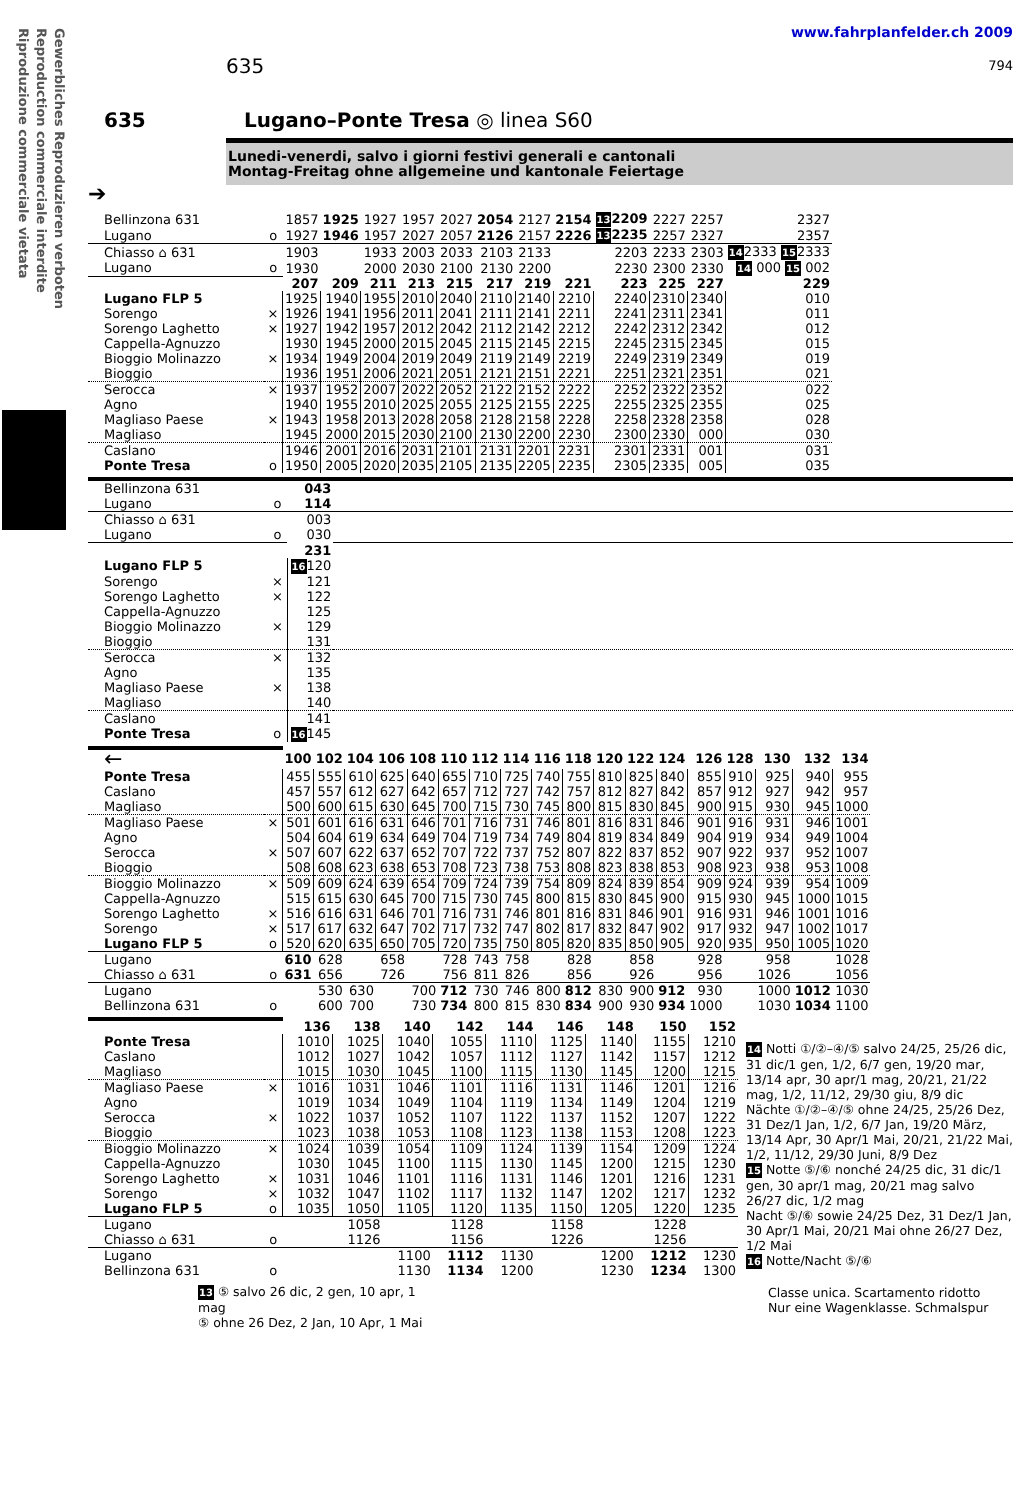Gewerbliches Reproduzieren verboten
Reproduction commerciale interdite
Riproduzione commerciale vietata
635
www.fahrplanfelder.ch 2009
794
635 Lugano–Ponte Tresa ◎ linea S60
Lunedi-venerdi, salvo i giorni festivi generali e cantonali
Montag-Freitag ohne allgemeine und kantonale Feiertage
➔
| Bellinzona 631 | | 1857 | 1925 | 1927 | 1957 | 2027 | 2054 | 2127 | 2154 | 13 2209 | 2227 | 2257 | 2327 |
| Lugano | o | 1927 | 1946 | 1957 | 2027 | 2057 | 2126 | 2157 | 2226 | 13 2235 | 2257 | 2327 | 2357 |
| Chiasso ⌂ 631 | | 1903 | | 1933 | 2003 | 2033 | 2103 | 2133 | | 2203 | 2233 | 2303 | 14 2333 15 2333 |
| Lugano | o | 1930 | | 2000 | 2030 | 2100 | 2130 | 2200 | | 2230 | 2300 | 2330 | 14 000 15 002 |
| | | 207 | 209 | 211 | 213 | 215 | 217 | 219 | 221 | 223 | 225 | 227 | 229 |
| Lugano FLP 5 | | 1925 | 1940 | 1955 | 2010 | 2040 | 2110 | 2140 | 2210 | 2240 | 2310 | 2340 | 010 |
| Sorengo | × | 1926 | 1941 | 1956 | 2011 | 2041 | 2111 | 2141 | 2211 | 2241 | 2311 | 2341 | 011 |
| Sorengo Laghetto | × | 1927 | 1942 | 1957 | 2012 | 2042 | 2112 | 2142 | 2212 | 2242 | 2312 | 2342 | 012 |
| Cappella-Agnuzzo | | 1930 | 1945 | 2000 | 2015 | 2045 | 2115 | 2145 | 2215 | 2245 | 2315 | 2345 | 015 |
| Bioggio Molinazzo | × | 1934 | 1949 | 2004 | 2019 | 2049 | 2119 | 2149 | 2219 | 2249 | 2319 | 2349 | 019 |
| Bioggio | | 1936 | 1951 | 2006 | 2021 | 2051 | 2121 | 2151 | 2221 | 2251 | 2321 | 2351 | 021 |
| Serocca | × | 1937 | 1952 | 2007 | 2022 | 2052 | 2122 | 2152 | 2222 | 2252 | 2322 | 2352 | 022 |
| Agno | | 1940 | 1955 | 2010 | 2025 | 2055 | 2125 | 2155 | 2225 | 2255 | 2325 | 2355 | 025 |
| Magliaso Paese | × | 1943 | 1958 | 2013 | 2028 | 2058 | 2128 | 2158 | 2228 | 2258 | 2328 | 2358 | 028 |
| Magliaso | | 1945 | 2000 | 2015 | 2030 | 2100 | 2130 | 2200 | 2230 | 2300 | 2330 | 000 | 030 |
| Caslano | | 1946 | 2001 | 2016 | 2031 | 2101 | 2131 | 2201 | 2231 | 2301 | 2331 | 001 | 031 |
| Ponte Tresa | o | 1950 | 2005 | 2020 | 2035 | 2105 | 2135 | 2205 | 2235 | 2305 | 2335 | 005 | 035 |
| Bellinzona 631 | | 043 | |
| Lugano | o | 114 | |
| Chiasso ⌂ 631 | | 003 | |
| Lugano | o | 030 | |
| | | 231 | |
| Lugano FLP 5 | | 16 120 | |
| Sorengo | × | 121 | |
| Sorengo Laghetto | × | 122 | |
| Cappella-Agnuzzo | | 125 | |
| Bioggio Molinazzo | × | 129 | |
| Bioggio | | 131 | |
| Serocca | × | 132 | |
| Agno | | 135 | |
| Magliaso Paese | × | 138 | |
| Magliaso | | 140 | |
| Caslano | | 141 | |
| Ponte Tresa | o | 16 145 | |
| ← | | 100 | 102 | 104 | 106 | 108 | 110 | 112 | 114 | 116 | 118 | 120 | 122 | 124 | 126 | 128 | 130 | 132 | 134 |
| Ponte Tresa | | 455 | 555 | 610 | 625 | 640 | 655 | 710 | 725 | 740 | 755 | 810 | 825 | 840 | 855 | 910 | 925 | 940 | 955 |
| Caslano | | 457 | 557 | 612 | 627 | 642 | 657 | 712 | 727 | 742 | 757 | 812 | 827 | 842 | 857 | 912 | 927 | 942 | 957 |
| Magliaso | | 500 | 600 | 615 | 630 | 645 | 700 | 715 | 730 | 745 | 800 | 815 | 830 | 845 | 900 | 915 | 930 | 945 | 1000 |
| Magliaso Paese | × | 501 | 601 | 616 | 631 | 646 | 701 | 716 | 731 | 746 | 801 | 816 | 831 | 846 | 901 | 916 | 931 | 946 | 1001 |
| Agno | | 504 | 604 | 619 | 634 | 649 | 704 | 719 | 734 | 749 | 804 | 819 | 834 | 849 | 904 | 919 | 934 | 949 | 1004 |
| Serocca | × | 507 | 607 | 622 | 637 | 652 | 707 | 722 | 737 | 752 | 807 | 822 | 837 | 852 | 907 | 922 | 937 | 952 | 1007 |
| Bioggio | | 508 | 608 | 623 | 638 | 653 | 708 | 723 | 738 | 753 | 808 | 823 | 838 | 853 | 908 | 923 | 938 | 953 | 1008 |
| Bioggio Molinazzo | × | 509 | 609 | 624 | 639 | 654 | 709 | 724 | 739 | 754 | 809 | 824 | 839 | 854 | 909 | 924 | 939 | 954 | 1009 |
| Cappella-Agnuzzo | | 515 | 615 | 630 | 645 | 700 | 715 | 730 | 745 | 800 | 815 | 830 | 845 | 900 | 915 | 930 | 945 | 1000 | 1015 |
| Sorengo Laghetto | × | 516 | 616 | 631 | 646 | 701 | 716 | 731 | 746 | 801 | 816 | 831 | 846 | 901 | 916 | 931 | 946 | 1001 | 1016 |
| Sorengo | × | 517 | 617 | 632 | 647 | 702 | 717 | 732 | 747 | 802 | 817 | 832 | 847 | 902 | 917 | 932 | 947 | 1002 | 1017 |
| Lugano FLP 5 | o | 520 | 620 | 635 | 650 | 705 | 720 | 735 | 750 | 805 | 820 | 835 | 850 | 905 | 920 | 935 | 950 | 1005 | 1020 |
| Lugano | | 610 | 628 | | 658 | | 728 | 743 | 758 | | 828 | | 858 | | 928 | | 958 | | 1028 |
| Chiasso ⌂ 631 | o | 631 | 656 | | 726 | | 756 | 811 | 826 | | 856 | | 926 | | 956 | | 1026 | | 1056 |
| Lugano | | | 530 | 630 | | 700 | 712 | 730 | 746 | 800 | 812 | 830 | 900 | 912 | 930 | | 1000 | 1012 | 1030 |
| Bellinzona 631 | o | | 600 | 700 | | 730 | 734 | 800 | 815 | 830 | 834 | 900 | 930 | 934 | 1000 | | 1030 | 1034 | 1100 |
| | | 136 | 138 | 140 | 142 | 144 | 146 | 148 | 150 | 152 |
| Ponte Tresa | | 1010 | 1025 | 1040 | 1055 | 1110 | 1125 | 1140 | 1155 | 1210 |
| Caslano | | 1012 | 1027 | 1042 | 1057 | 1112 | 1127 | 1142 | 1157 | 1212 |
| Magliaso | | 1015 | 1030 | 1045 | 1100 | 1115 | 1130 | 1145 | 1200 | 1215 |
| Magliaso Paese | × | 1016 | 1031 | 1046 | 1101 | 1116 | 1131 | 1146 | 1201 | 1216 |
| Agno | | 1019 | 1034 | 1049 | 1104 | 1119 | 1134 | 1149 | 1204 | 1219 |
| Serocca | × | 1022 | 1037 | 1052 | 1107 | 1122 | 1137 | 1152 | 1207 | 1222 |
| Bioggio | | 1023 | 1038 | 1053 | 1108 | 1123 | 1138 | 1153 | 1208 | 1223 |
| Bioggio Molinazzo | × | 1024 | 1039 | 1054 | 1109 | 1124 | 1139 | 1154 | 1209 | 1224 |
| Cappella-Agnuzzo | | 1030 | 1045 | 1100 | 1115 | 1130 | 1145 | 1200 | 1215 | 1230 |
| Sorengo Laghetto | × | 1031 | 1046 | 1101 | 1116 | 1131 | 1146 | 1201 | 1216 | 1231 |
| Sorengo | × | 1032 | 1047 | 1102 | 1117 | 1132 | 1147 | 1202 | 1217 | 1232 |
| Lugano FLP 5 | o | 1035 | 1050 | 1105 | 1120 | 1135 | 1150 | 1205 | 1220 | 1235 |
| Lugano | | | 1058 | | 1128 | | 1158 | | 1228 | |
| Chiasso ⌂ 631 | o | | 1126 | | 1156 | | 1226 | | 1256 | |
| Lugano | | | | 1100 | 1112 | 1130 | | 1200 | 1212 | 1230 |
| Bellinzona 631 | o | | | 1130 | 1134 | 1200 | | 1230 | 1234 | 1300 |
13 ⑤ salvo 26 dic, 2 gen, 10 apr, 1 mag
⑤ ohne 26 Dez, 2 Jan, 10 Apr, 1 Mai
14 Notti ①/②–④/⑤ salvo 24/25, 25/26 dic, 31 dic/1 gen, 1/2, 6/7 gen, 19/20 mar, 13/14 apr, 30 apr/1 mag, 20/21, 21/22 mag, 1/2, 11/12, 29/30 giu, 8/9 dic
Nächte ①/②–④/⑤ ohne 24/25, 25/26 Dez, 31 Dez/1 Jan, 1/2, 6/7 Jan, 19/20 März, 13/14 Apr, 30 Apr/1 Mai, 20/21, 21/22 Mai, 1/2, 11/12, 29/30 Juni, 8/9 Dez
15 Notte ⑤/⑥ nonché 24/25 dic, 31 dic/1 gen, 30 apr/1 mag, 20/21 mag salvo 26/27 dic, 1/2 mag
Nacht ⑤/⑥ sowie 24/25 Dez, 31 Dez/1 Jan, 30 Apr/1 Mai, 20/21 Mai ohne 26/27 Dez, 1/2 Mai
16 Notte/Nacht ⑤/⑥
Classe unica. Scartamento ridotto
Nur eine Wagenklasse. Schmalspur